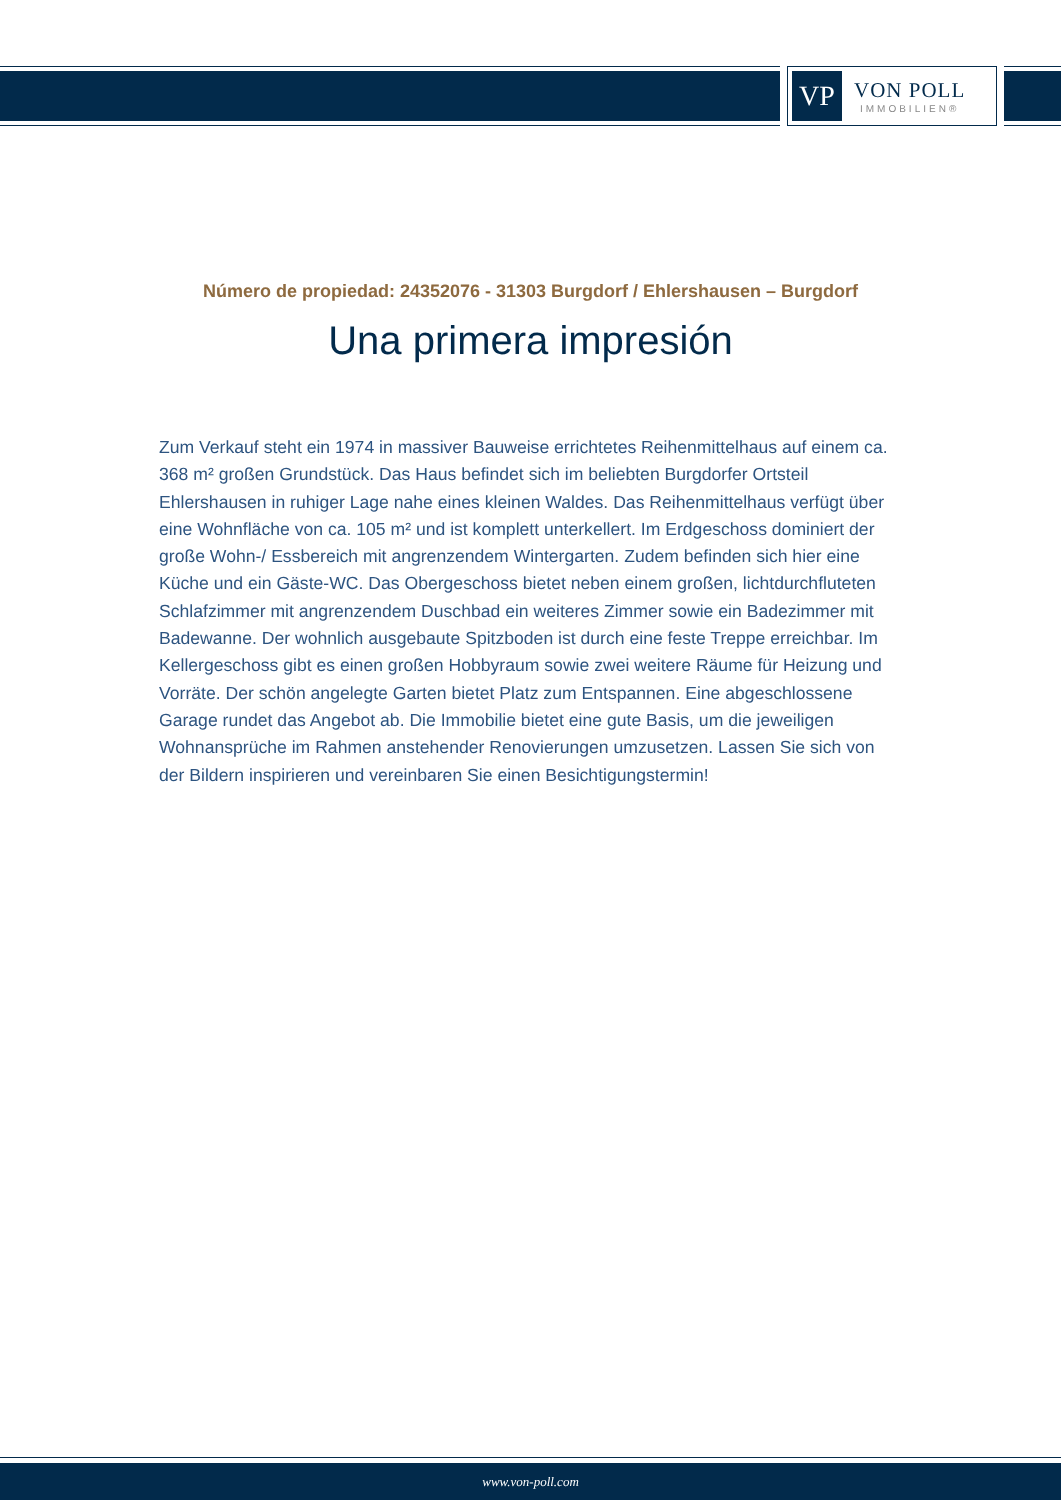VP
VON POLL
IMMOBILIEN®
Número de propiedad: 24352076 - 31303 Burgdorf / Ehlershausen – Burgdorf
Una primera impresión
Zum Verkauf steht ein 1974 in massiver Bauweise errichtetes Reihenmittelhaus auf einem ca. 368 m² großen Grundstück. Das Haus befindet sich im beliebten Burgdorfer Ortsteil Ehlershausen in ruhiger Lage nahe eines kleinen Waldes. Das Reihenmittelhaus verfügt über eine Wohnfläche von ca. 105 m² und ist komplett unterkellert. Im Erdgeschoss dominiert der große Wohn-/ Essbereich mit angrenzendem Wintergarten. Zudem befinden sich hier eine Küche und ein Gäste-WC. Das Obergeschoss bietet neben einem großen, lichtdurchfluteten Schlafzimmer mit angrenzendem Duschbad ein weiteres Zimmer sowie ein Badezimmer mit Badewanne. Der wohnlich ausgebaute Spitzboden ist durch eine feste Treppe erreichbar. Im Kellergeschoss gibt es einen großen Hobbyraum sowie zwei weitere Räume für Heizung und Vorräte. Der schön angelegte Garten bietet Platz zum Entspannen. Eine abgeschlossene Garage rundet das Angebot ab. Die Immobilie bietet eine gute Basis, um die jeweiligen Wohnansprüche im Rahmen anstehender Renovierungen umzusetzen. Lassen Sie sich von der Bildern inspirieren und vereinbaren Sie einen Besichtigungstermin!
www.von-poll.com